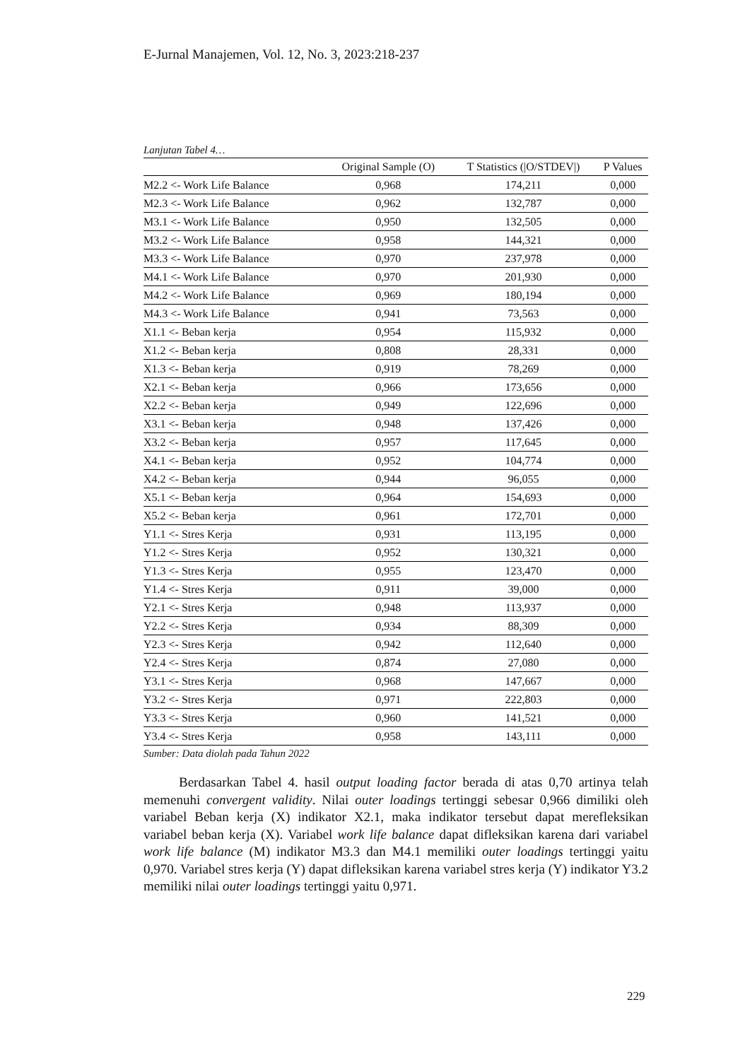E-Jurnal Manajemen, Vol. 12, No. 3, 2023:218-237
Lanjutan Tabel 4…
| | Original Sample (O) | T Statistics (/O/STDEV/) | P Values |
| --- | --- | --- | --- |
| M2.2 <- Work Life Balance | 0,968 | 174,211 | 0,000 |
| M2.3 <- Work Life Balance | 0,962 | 132,787 | 0,000 |
| M3.1 <- Work Life Balance | 0,950 | 132,505 | 0,000 |
| M3.2 <- Work Life Balance | 0,958 | 144,321 | 0,000 |
| M3.3 <- Work Life Balance | 0,970 | 237,978 | 0,000 |
| M4.1 <- Work Life Balance | 0,970 | 201,930 | 0,000 |
| M4.2 <- Work Life Balance | 0,969 | 180,194 | 0,000 |
| M4.3 <- Work Life Balance | 0,941 | 73,563 | 0,000 |
| X1.1 <- Beban kerja | 0,954 | 115,932 | 0,000 |
| X1.2 <- Beban kerja | 0,808 | 28,331 | 0,000 |
| X1.3 <- Beban kerja | 0,919 | 78,269 | 0,000 |
| X2.1 <- Beban kerja | 0,966 | 173,656 | 0,000 |
| X2.2 <- Beban kerja | 0,949 | 122,696 | 0,000 |
| X3.1 <- Beban kerja | 0,948 | 137,426 | 0,000 |
| X3.2 <- Beban kerja | 0,957 | 117,645 | 0,000 |
| X4.1 <- Beban kerja | 0,952 | 104,774 | 0,000 |
| X4.2 <- Beban kerja | 0,944 | 96,055 | 0,000 |
| X5.1 <- Beban kerja | 0,964 | 154,693 | 0,000 |
| X5.2 <- Beban kerja | 0,961 | 172,701 | 0,000 |
| Y1.1 <- Stres Kerja | 0,931 | 113,195 | 0,000 |
| Y1.2 <- Stres Kerja | 0,952 | 130,321 | 0,000 |
| Y1.3 <- Stres Kerja | 0,955 | 123,470 | 0,000 |
| Y1.4 <- Stres Kerja | 0,911 | 39,000 | 0,000 |
| Y2.1 <- Stres Kerja | 0,948 | 113,937 | 0,000 |
| Y2.2 <- Stres Kerja | 0,934 | 88,309 | 0,000 |
| Y2.3 <- Stres Kerja | 0,942 | 112,640 | 0,000 |
| Y2.4 <- Stres Kerja | 0,874 | 27,080 | 0,000 |
| Y3.1 <- Stres Kerja | 0,968 | 147,667 | 0,000 |
| Y3.2 <- Stres Kerja | 0,971 | 222,803 | 0,000 |
| Y3.3 <- Stres Kerja | 0,960 | 141,521 | 0,000 |
| Y3.4 <- Stres Kerja | 0,958 | 143,111 | 0,000 |
Sumber: Data diolah pada Tahun 2022
Berdasarkan Tabel 4. hasil output loading factor berada di atas 0,70 artinya telah memenuhi convergent validity. Nilai outer loadings tertinggi sebesar 0,966 dimiliki oleh variabel Beban kerja (X) indikator X2.1, maka indikator tersebut dapat merefleksikan variabel beban kerja (X). Variabel work life balance dapat difleksikan karena dari variabel work life balance (M) indikator M3.3 dan M4.1 memiliki outer loadings tertinggi yaitu 0,970. Variabel stres kerja (Y) dapat difleksikan karena variabel stres kerja (Y) indikator Y3.2 memiliki nilai outer loadings tertinggi yaitu 0,971.
229